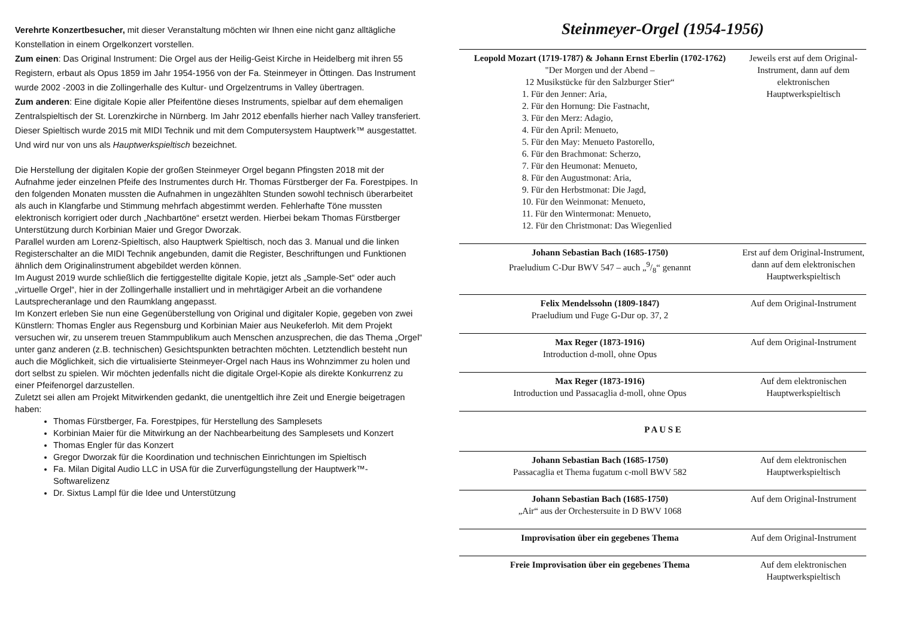Verehrte Konzertbesucher, mit dieser Veranstaltung möchten wir Ihnen eine nicht ganz alltägliche Konstellation in einem Orgelkonzert vorstellen.
Zum einen: Das Original Instrument: Die Orgel aus der Heilig-Geist Kirche in Heidelberg mit ihren 55 Registern, erbaut als Opus 1859 im Jahr 1954-1956 von der Fa. Steinmeyer in Öttingen. Das Instrument wurde 2002 -2003 in die Zollingerhalle des Kultur- und Orgelzentrums in Valley übertragen.
Zum anderen: Eine digitale Kopie aller Pfeifentöne dieses Instruments, spielbar auf dem ehemaligen Zentralspieltisch der St. Lorenzkirche in Nürnberg. Im Jahr 2012 ebenfalls hierher nach Valley transferiert. Dieser Spieltisch wurde 2015 mit MIDI Technik und mit dem Computersystem Hauptwerk™ ausgestattet. Und wird nur von uns als Hauptwerkspieltisch bezeichnet.
Die Herstellung der digitalen Kopie der großen Steinmeyer Orgel begann Pfingsten 2018 mit der Aufnahme jeder einzelnen Pfeife des Instrumentes durch Hr. Thomas Fürstberger der Fa. Forestpipes. In den folgenden Monaten mussten die Aufnahmen in ungezählten Stunden sowohl technisch überarbeitet als auch in Klangfarbe und Stimmung mehrfach abgestimmt werden. Fehlerhafte Töne mussten elektronisch korrigiert oder durch „Nachbartöne“ ersetzt werden. Hierbei bekam Thomas Fürstberger Unterstützung durch Korbinian Maier und Gregor Dworzak.
Parallel wurden am Lorenz-Spieltisch, also Hauptwerk Spieltisch, noch das 3. Manual und die linken Registerschalter an die MIDI Technik angebunden, damit die Register, Beschriftungen und Funktionen ähnlich dem Originalinstrument abgebildet werden können.
Im August 2019 wurde schließlich die fertiggestellte digitale Kopie, jetzt als „Sample-Set“ oder auch „virtuelle Orgel“, hier in der Zollingerhalle installiert und in mehrtägiger Arbeit an die vorhandene Lautsprecheranlage und den Raumklang angepasst.
Im Konzert erleben Sie nun eine Gegenüberstellung von Original und digitaler Kopie, gegeben von zwei Künstlern: Thomas Engler aus Regensburg und Korbinian Maier aus Neukeferloh. Mit dem Projekt versuchen wir, zu unserem treuen Stammpublikum auch Menschen anzusprechen, die das Thema „Orgel“ unter ganz anderen (z.B. technischen) Gesichtspunkten betrachten möchten. Letztendlich besteht nun auch die Möglichkeit, sich die virtualisierte Steinmeyer-Orgel nach Haus ins Wohnzimmer zu holen und dort selbst zu spielen. Wir möchten jedenfalls nicht die digitale Orgel-Kopie als direkte Konkurrenz zu einer Pfeifenorgel darzustellen.
Zuletzt sei allen am Projekt Mitwirkenden gedankt, die unentgeltlich ihre Zeit und Energie beigetragen haben:
Thomas Fürstberger, Fa. Forestpipes, für Herstellung des Samplesets
Korbinian Maier für die Mitwirkung an der Nachbearbeitung des Samplesets und Konzert
Thomas Engler für das Konzert
Gregor Dworzak für die Koordination und technischen Einrichtungen im Spieltisch
Fa. Milan Digital Audio LLC in USA für die Zurverfügungstellung der Hauptwerk™-Softwarelizenz
Dr. Sixtus Lampl für die Idee und Unterstützung
Steinmeyer-Orgel (1954-1956)
| Leopold Mozart (1719-1787) & Johann Ernst Eberlin (1702-1762) "Der Morgen und der Abend – 12 Musikstücke für den Salzburger Stier“ 1. Für den Jenner: Aria, 2. Für den Hornung: Die Fastnacht, 3. Für den Merz: Adagio, 4. Für den April: Menueto, 5. Für den May: Menueto Pastorello, 6. Für den Brachmonat: Scherzo, 7. Für den Heumonat: Menueto, 8. Für den Augustmonat: Aria, 9. Für den Herbstmonat: Die Jagd, 10. Für den Weinmonat: Menueto, 11. Für den Wintermonat: Menueto, 12. Für den Christmonat: Das Wiegenlied | Jeweils erst auf dem Original-Instrument, dann auf dem elektronischen Hauptwerkspieltisch |
| Johann Sebastian Bach (1685-1750) Praeludium C-Dur BWV 547 – auch „9/8“ genannt | Erst auf dem Original-Instrument, dann auf dem elektronischen Hauptwerkspieltisch |
| Felix Mendelssohn (1809-1847) Praeludium und Fuge G-Dur op. 37, 2 | Auf dem Original-Instrument |
| Max Reger (1873-1916) Introduction d-moll, ohne Opus | Auf dem Original-Instrument |
| Max Reger (1873-1916) Introduction und Passacaglia d-moll, ohne Opus | Auf dem elektronischen Hauptwerkspieltisch |
| P A U S E | |
| Johann Sebastian Bach (1685-1750) Passacaglia et Thema fugatum c-moll BWV 582 | Auf dem elektronischen Hauptwerkspieltisch |
| Johann Sebastian Bach (1685-1750) „Air“ aus der Orchestersuite in D BWV 1068 | Auf dem Original-Instrument |
| Improvisation über ein gegebenes Thema | Auf dem Original-Instrument |
| Freie Improvisation über ein gegebenes Thema | Auf dem elektronischen Hauptwerkspieltisch |